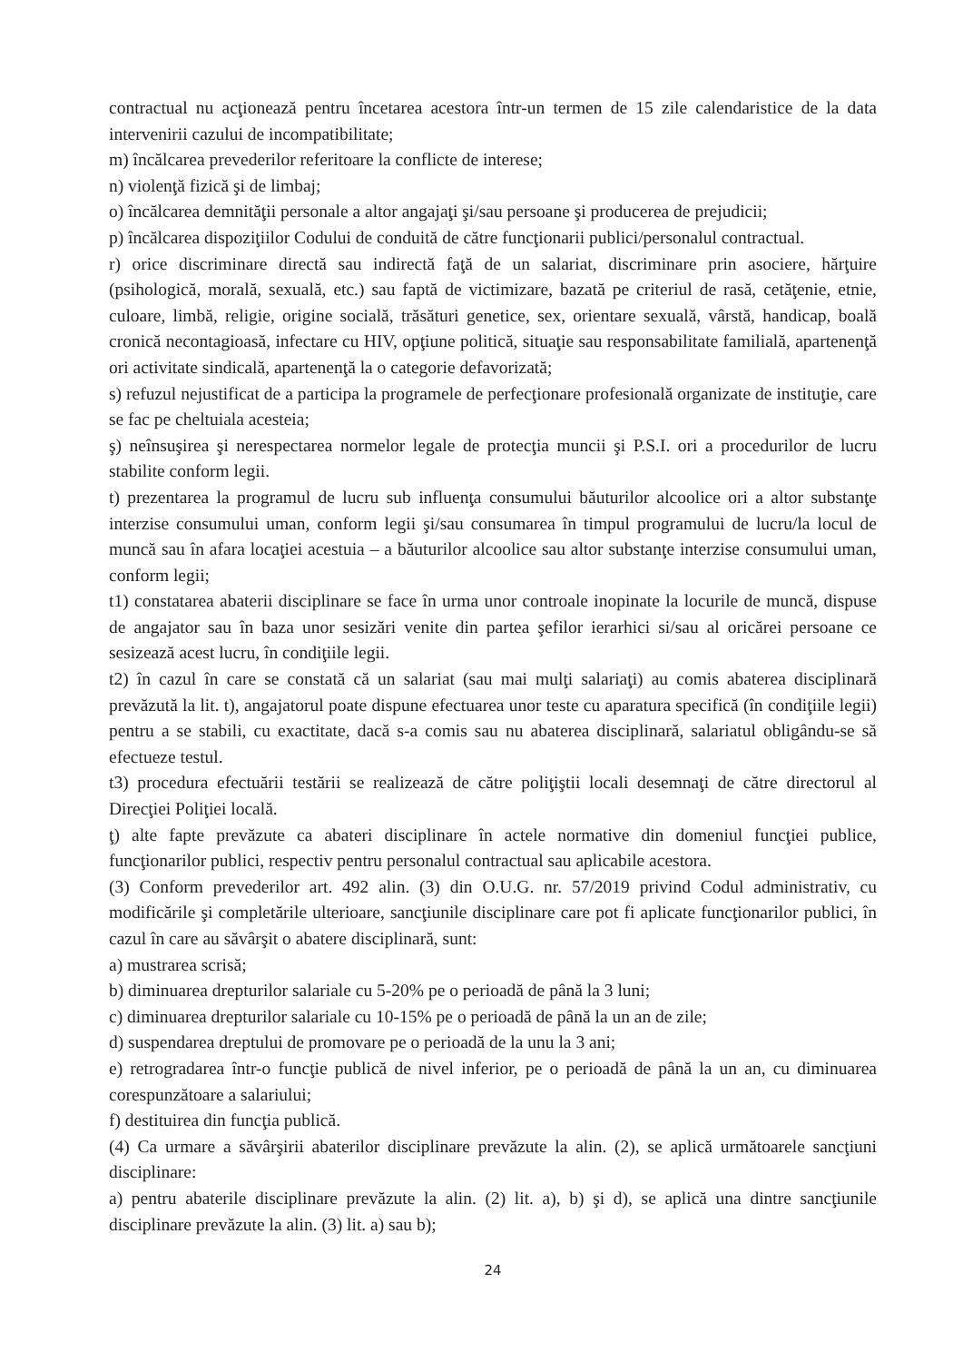contractual nu acţionează pentru încetarea acestora într-un termen de 15 zile calendaristice de la data intervenirii cazului de incompatibilitate;
m) încălcarea prevederilor referitoare la conflicte de interese;
n) violenţă fizică şi de limbaj;
o) încălcarea demnităţii personale a altor angajaţi şi/sau persoane şi producerea de prejudicii;
p) încălcarea dispoziţiilor Codului de conduită de către funcţionarii publici/personalul contractual.
r) orice discriminare directă sau indirectă faţă de un salariat, discriminare prin asociere, hărţuire (psihologică, morală, sexuală, etc.) sau faptă de victimizare, bazată pe criteriul de rasă, cetăţenie, etnie, culoare, limbă, religie, origine socială, trăsături genetice, sex, orientare sexuală, vârstă, handicap, boală cronică necontagioasă, infectare cu HIV, opţiune politică, situaţie sau responsabilitate familială, apartenenţă ori activitate sindicală, apartenenţă la o categorie defavorizată;
s) refuzul nejustificat de a participa la programele de perfecţionare profesională organizate de instituţie, care se fac pe cheltuiala acesteia;
ş) neînsuşirea şi nerespectarea normelor legale de protecţia muncii şi P.S.I. ori a procedurilor de lucru stabilite conform legii.
t) prezentarea la programul de lucru sub influenţa consumului băuturilor alcoolice ori a altor substanţe interzise consumului uman, conform legii şi/sau consumarea în timpul programului de lucru/la locul de muncă sau în afara locaţiei acestuia – a băuturilor alcoolice sau altor substanţe interzise consumului uman, conform legii;
t1) constatarea abaterii disciplinare se face în urma unor controale inopinate la locurile de muncă, dispuse de angajator sau în baza unor sesizări venite din partea şefilor ierarhici si/sau al oricărei persoane ce sesizează acest lucru, în condiţiile legii.
t2) în cazul în care se constată că un salariat (sau mai mulţi salariaţi) au comis abaterea disciplinară prevăzută la lit. t), angajatorul poate dispune efectuarea unor teste cu aparatura specifică (în condiţiile legii) pentru a se stabili, cu exactitate, dacă s-a comis sau nu abaterea disciplinară, salariatul obligându-se să efectueze testul.
t3) procedura efectuării testării se realizează de către poliţiştii locali desemnaţi de către directorul al Direcţiei Poliţiei locală.
ţ) alte fapte prevăzute ca abateri disciplinare în actele normative din domeniul funcţiei publice, funcţionarilor publici, respectiv pentru personalul contractual sau aplicabile acestora.
(3) Conform prevederilor art. 492 alin. (3) din O.U.G. nr. 57/2019 privind Codul administrativ, cu modificările şi completările ulterioare, sancţiunile disciplinare care pot fi aplicate funcţionarilor publici, în cazul în care au săvârşit o abatere disciplinară, sunt:
a) mustrarea scrisă;
b) diminuarea drepturilor salariale cu 5-20% pe o perioadă de până la 3 luni;
c) diminuarea drepturilor salariale cu 10-15% pe o perioadă de până la un an de zile;
d) suspendarea dreptului de promovare pe o perioadă de la unu la 3 ani;
e) retrogradarea într-o funcţie publică de nivel inferior, pe o perioadă de până la un an, cu diminuarea corespunzătoare a salariului;
f) destituirea din funcţia publică.
(4) Ca urmare a săvârşirii abaterilor disciplinare prevăzute la alin. (2), se aplică următoarele sancţiuni disciplinare:
a) pentru abaterile disciplinare prevăzute la alin. (2) lit. a), b) şi d), se aplică una dintre sancţiunile disciplinare prevăzute la alin. (3) lit. a) sau b);
24